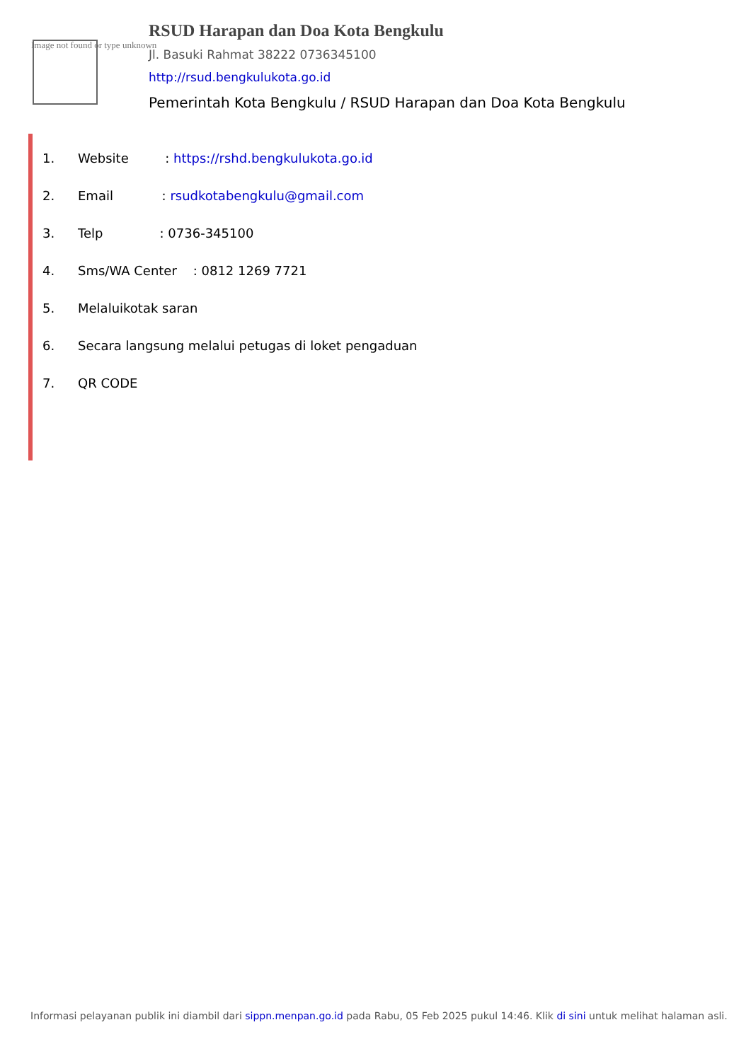Image not found or type unknown
RSUD Harapan dan Doa Kota Bengkulu
Jl. Basuki Rahmat 38222 0736345100
http://rsud.bengkulukota.go.id
Pemerintah Kota Bengkulu / RSUD Harapan dan Doa Kota Bengkulu
1. Website : https://rshd.bengkulukota.go.id
2. Email : rsudkotabengkulu@gmail.com
3. Telp : 0736-345100
4. Sms/WA Center : 0812 1269 7721
5. Melaluikotak saran
6. Secara langsung melalui petugas di loket pengaduan
7. QR CODE
Informasi pelayanan publik ini diambil dari sippn.menpan.go.id pada Rabu, 05 Feb 2025 pukul 14:46. Klik di sini untuk melihat halaman asli.